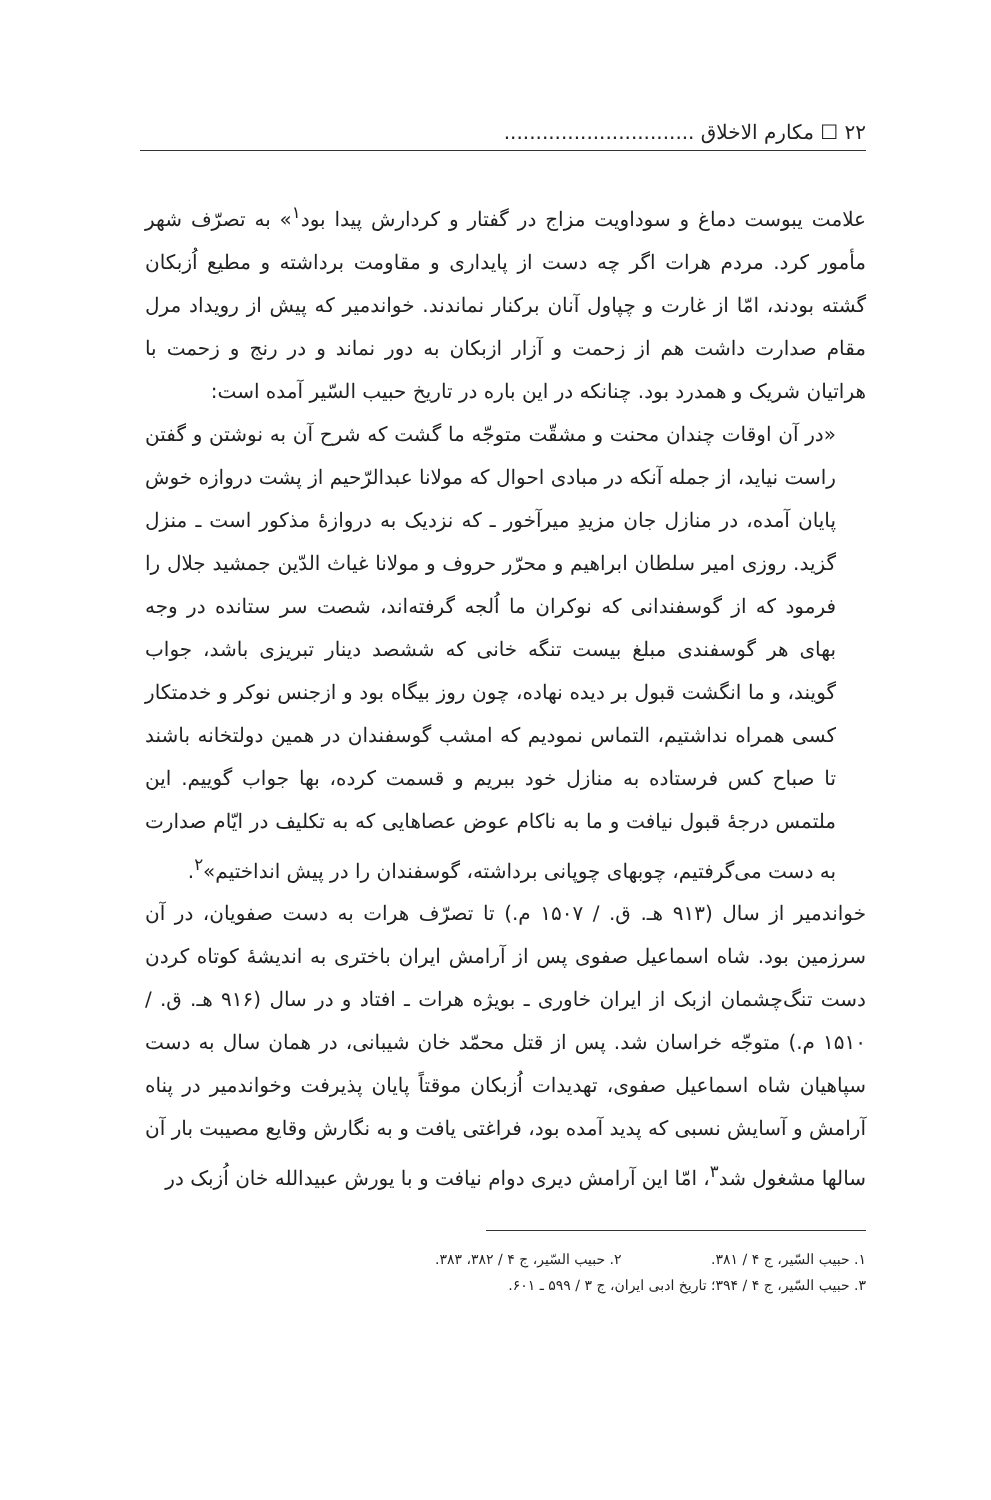۲۲ ☐ مکارم الاخلاق ..............................
علامت یبوست دماغ و سوداویت مزاج در گفتار و کردارش پیدا بود<sup>۱</sup>» به تصرّف شهر مأمور کرد. مردم هرات اگر چه دست از پایداری و مقاومت برداشته و مطیع اُزبکان گشته بودند، امّا از غارت و چپاول آنان برکنار نماندند. خواندمیر که پیش از رویداد مرل مقام صدارت داشت هم از زحمت و آزار ازبکان به دور نماند و در رنج و زحمت با هراتیان شریک و همدرد بود. چنانکه در این باره در تاریخ حبیب السّیر آمده است:
«در آن اوقات چندان محنت و مشقّت متوجّه ما گشت که شرح آن به نوشتن و گفتن راست نیاید، از جمله آنکه در مبادی احوال که مولانا عبدالرّحیم از پشت دروازه خوش پایان آمده، در منازل جان مزیدِ میرآخور ـ که نزدیک به دروازهٔ مذکور است ـ منزل گزید. روزی امیر سلطان ابراهیم و محرّر حروف و مولانا غیاث الدّین جمشید جلال را فرمود که از گوسفندانی که نوکران ما اُلجه گرفته‌اند، شصت سر ستانده در وجه بهای هر گوسفندی مبلغ بیست تنگه خانی که ششصد دینار تبریزی باشد، جواب گویند، و ما انگشت قبول بر دیده نهاده، چون روز بیگاه بود و ازجنس نوکر و خدمتکار کسی همراه نداشتیم، التماس نمودیم که امشب گوسفندان در همین دولتخانه باشند تا صباح کس فرستاده به منازل خود ببریم و قسمت کرده، بها جواب گوییم. این ملتمس درجهٔ قبول نیافت و ما به ناکام عوض عصاهایی که به تکلیف در ایّام صدارت به دست می‌گرفتیم، چوبهای چوپانی برداشته، گوسفندان را در پیش انداختیم»<sup>۲</sup>.
خواندمیر از سال (۹۱۳ هـ. ق. / ۱۵۰۷ م.) تا تصرّف هرات به دست صفویان، در آن سرزمین بود. شاه اسماعیل صفوی پس از آرامش ایران باختری به اندیشهٔ کوتاه کردن دست تنگ‌چشمان ازبک از ایران خاوری ـ بویژه هرات ـ افتاد و در سال (۹۱۶ هـ. ق. / ۱۵۱۰ م.) متوجّه خراسان شد. پس از قتل محمّد خان شیبانی، در همان سال به دست سپاهیان شاه اسماعیل صفوی، تهدیدات اُزبکان موقتاً پایان پذیرفت وخواندمیر در پناه آرامش و آسایش نسبی که پدید آمده بود، فراغتی یافت و به نگارش وقایع مصیبت بار آن سالها مشغول شد<sup>۳</sup>، امّا این آرامش دیری دوام نیافت و با یورش عبیدالله خان اُزبک در
۱. حبیب السّیر، ج ۴ / ۳۸۱. ۲. حبیب السّیر، ج ۴ / ۳۸۲، ۳۸۳.
۳. حبیب السّیر، ج ۴ / ۳۹۴؛ تاریخ ادبی ایران، ج ۳ / ۵۹۹ ـ ۶۰۱.